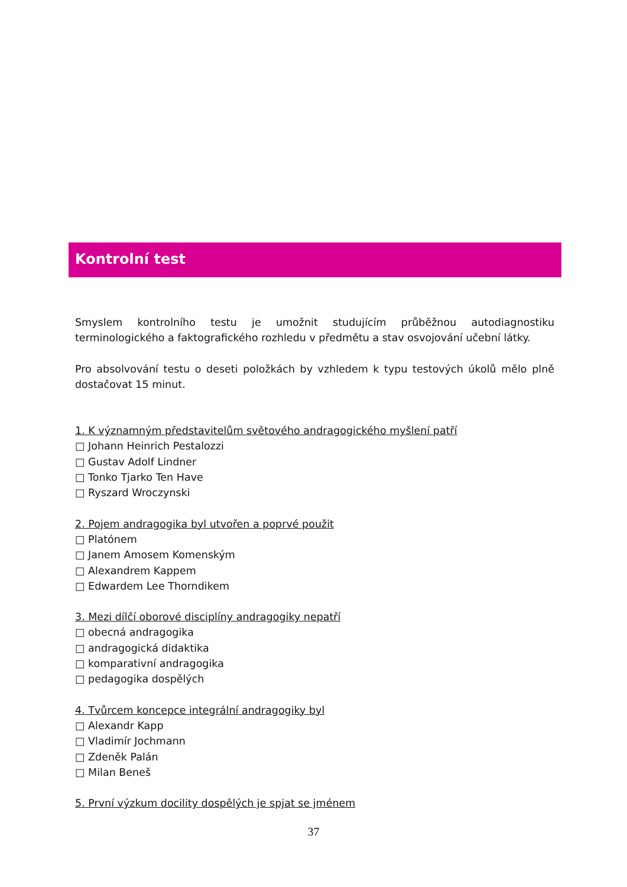Kontrolní test
Smyslem kontrolního testu je umožnit studujícím průběžnou autodiagnostiku terminologického a faktografického rozhledu v předmětu a stav osvojování učební látky.
Pro absolvování testu o deseti položkách by vzhledem k typu testových úkolů mělo plně dostačovat 15 minut.
1. K významným představitelům světového andragogického myšlení patří
□ Johann Heinrich Pestalozzi
□ Gustav Adolf Lindner
□ Tonko Tjarko Ten Have
□ Ryszard Wroczynski
2. Pojem andragogika byl utvořen a poprvé použit
□ Platónem
□ Janem Amosem Komenským
□ Alexandrem Kappem
□ Edwardem Lee Thorndikem
3. Mezi dílčí oborové disciplíny andragogiky nepatří
□ obecná andragogika
□ andragogická didaktika
□ komparativní andragogika
□ pedagogika dospělých
4. Tvůrcem koncepce integrální andragogiky byl
□ Alexandr Kapp
□ Vladimír Jochmann
□ Zdeněk Palán
□ Milan Beneš
5. První výzkum docility dospělých je spjat se jménem
37